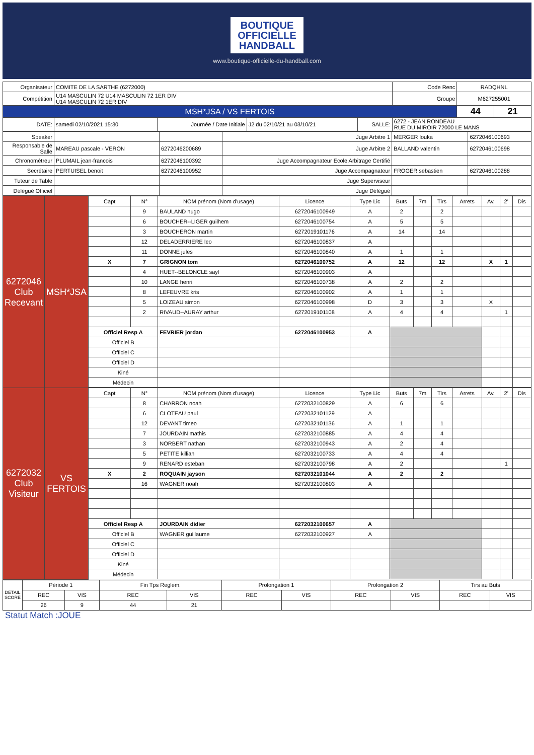BOUTIQUE
OFFICIELLE
HANDBALL
www.boutique-officielle-du-handball.com
| Organisateur | COMITE DE LA SARTHE (6272000) | | | | | Code Renc | RADQHNL | |
| Compétition | U14 MASCULIN 72 U14 MASCULIN 72 1ER DIV U14 MASCULIN 72 1ER DIV | | | | | Groupe | M627255001 | |
| MSH*JSA / VS FERTOIS | | | | | | | 44 | 21 |
| DATE: | samedi 02/10/2021 15:30 | Journée / Date Initiale | J2 du 02/10/21 au 03/10/21 | SALLE: | 6272 - JEAN RONDEAU RUE DU MIROIR 72000 LE MANS | | | |
| Speaker | | | Juge Arbitre 1 | MERGER louka | 6272046100693 |
| Responsable de Salle | MAREAU pascale - VERON | 6272046200689 | Juge Arbitre 2 | BALLAND valentin | 6272046100698 |
| Chronométreur | PLUMAIL jean-francois | 6272046100392 | Juge Accompagnateur Ecole Arbitrage Certifié | | |
| Secrétaire | PERTUISEL benoit | 6272046100952 | Juge Accompagnateur | FROGER sebastien | 6272046100288 |
| Tuteur de Table | | | Juge Superviseur | | |
| Délégué Officiel | | | Juge Délégué | | |
| 6272046 Club Recevant | MSH*JSA | Capt | N° | NOM prénom (Nom d'usage) | Licence | Type Lic | Buts | 7m | Tirs | Arrets | Av. | 2' | Dis |
| | | | 9 | BAULAND hugo | 6272046100949 | A | 2 | | 2 | | | | |
| | | | 6 | BOUCHER--LIGER guilhem | 6272046100754 | A | 5 | | 5 | | | | |
| | | | 3 | BOUCHERON martin | 6272019101176 | A | 14 | | 14 | | | | |
| | | | 12 | DELADERRIERE leo | 6272046100837 | A | | | | | | | |
| | | | 11 | DONNE jules | 6272046100840 | A | 1 | | 1 | | | | |
| | | X | 7 | GRIGNON tom | 6272046100752 | A | 12 | | 12 | | X | 1 | |
| | | | 4 | HUET--BELONCLE sayl | 6272046100903 | A | | | | | | | |
| | | | 10 | LANGE henri | 6272046100738 | A | 2 | | 2 | | | | |
| | | | 8 | LEFEUVRE kris | 6272046100902 | A | 1 | | 1 | | | | |
| | | | 5 | LOIZEAU simon | 6272046100998 | D | 3 | | 3 | | X | | |
| | | | 2 | RIVAUD--AURAY arthur | 6272019101108 | A | 4 | | 4 | | | 1 | |
| | | Officiel Resp A | | FEVRIER jordan | 6272046100953 | A | | | | | | | |
| | | Officiel B | | | | | | | | | | | |
| | | Officiel C | | | | | | | | | | | |
| | | Officiel D | | | | | | | | | | | |
| | | Kiné | | | | | | | | | | | |
| | | Médecin | | | | | | | | | | | |
| 6272032 Club Visiteur | VS FERTOIS | Capt | N° | NOM prénom (Nom d'usage) | Licence | Type Lic | Buts | 7m | Tirs | Arrets | Av. | 2' | Dis |
| | | | 8 | CHARRON noah | 6272032100829 | A | 6 | | 6 | | | | |
| | | | 6 | CLOTEAU paul | 6272032101129 | A | | | | | | | |
| | | | 12 | DEVANT timeo | 6272032101136 | A | 1 | | 1 | | | | |
| | | | 7 | JOURDAIN mathis | 6272032100885 | A | 4 | | 4 | | | | |
| | | | 3 | NORBERT nathan | 6272032100943 | A | 2 | | 4 | | | | |
| | | | 5 | PETITE killian | 6272032100733 | A | 4 | | 4 | | | | |
| | | | 9 | RENARD esteban | 6272032100798 | A | 2 | | | | | 1 | |
| | | X | 2 | ROQUAIN jayson | 6272032101044 | A | 2 | | 2 | | | | |
| | | | 16 | WAGNER noah | 6272032100803 | A | | | | | | | |
| | | Officiel Resp A | | JOURDAIN didier | 6272032100657 | A | | | | | | | |
| | | Officiel B | | WAGNER guillaume | 6272032100927 | A | | | | | | | |
| | | Officiel C | | | | | | | | | | | |
| | | Officiel D | | | | | | | | | | | |
| | | Kiné | | | | | | | | | | | |
| | | Médecin | | | | | | | | | | | |
| DETAIL SCORE | Période 1 | | Fin Tps Reglem. | | Prolongation 1 | | Prolongation 2 | | Tirs au Buts | |
| | REC | VIS | REC | VIS | REC | VIS | REC | VIS | REC | VIS |
| | 26 | 9 | 44 | 21 | | | | | | |
Statut Match :JOUE